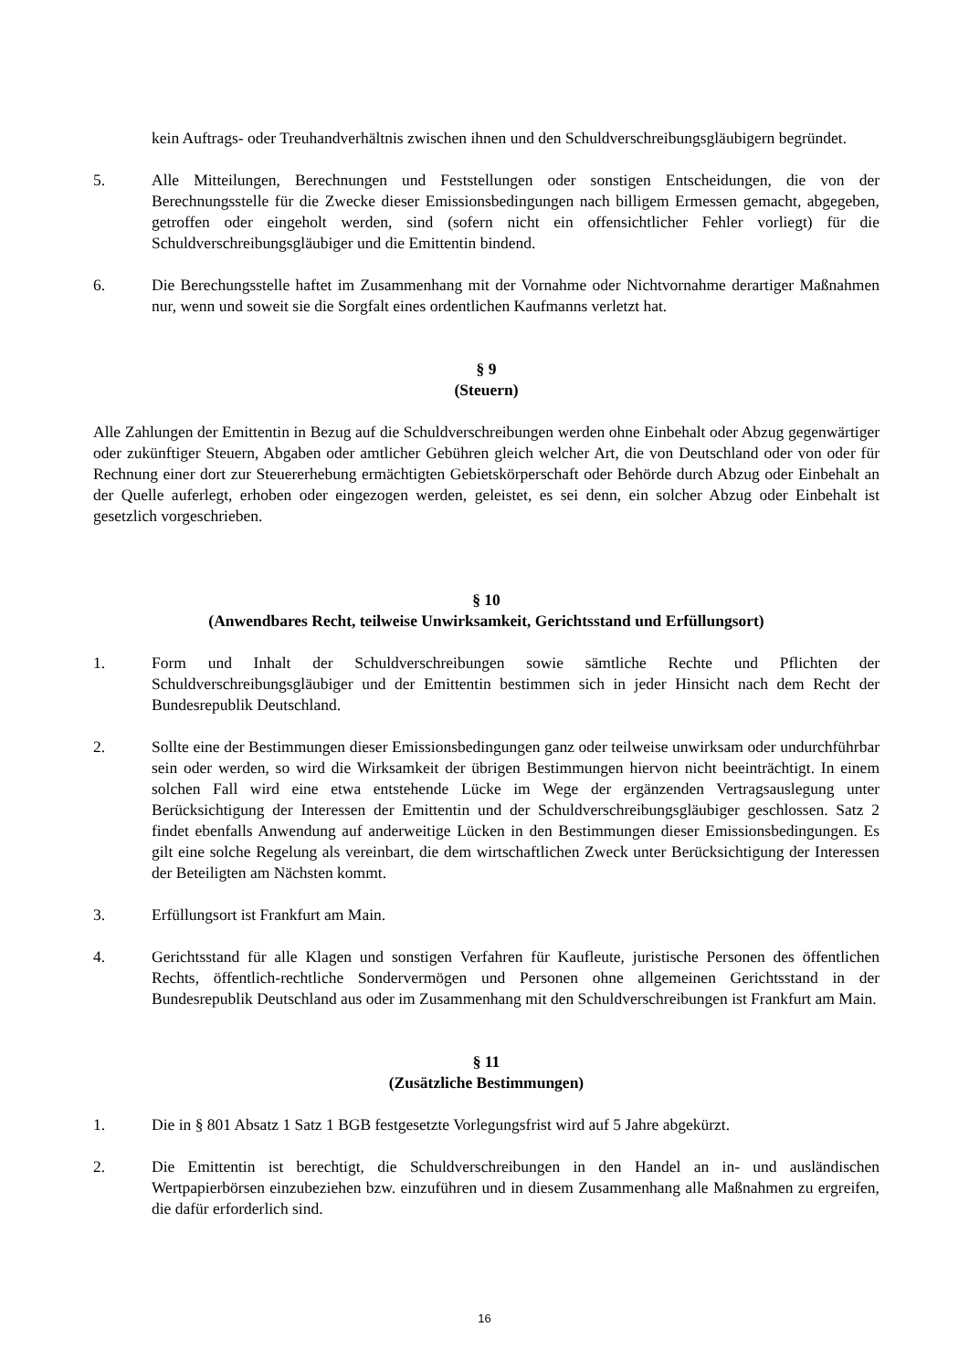kein Auftrags- oder Treuhandverhältnis zwischen ihnen und den Schuldverschreibungsgläubigern begründet.
5. Alle Mitteilungen, Berechnungen und Feststellungen oder sonstigen Entscheidungen, die von der Berechnungsstelle für die Zwecke dieser Emissionsbedingungen nach billigem Ermessen gemacht, abgegeben, getroffen oder eingeholt werden, sind (sofern nicht ein offensichtlicher Fehler vorliegt) für die Schuldverschreibungsgläubiger und die Emittentin bindend.
6. Die Berechungsstelle haftet im Zusammenhang mit der Vornahme oder Nichtvornahme derartiger Maßnahmen nur, wenn und soweit sie die Sorgfalt eines ordentlichen Kaufmanns verletzt hat.
§ 9
(Steuern)
Alle Zahlungen der Emittentin in Bezug auf die Schuldverschreibungen werden ohne Einbehalt oder Abzug gegenwärtiger oder zukünftiger Steuern, Abgaben oder amtlicher Gebühren gleich welcher Art, die von Deutschland oder von oder für Rechnung einer dort zur Steuererhebung ermächtigten Gebietskörperschaft oder Behörde durch Abzug oder Einbehalt an der Quelle auferlegt, erhoben oder eingezogen werden, geleistet, es sei denn, ein solcher Abzug oder Einbehalt ist gesetzlich vorgeschrieben.
§ 10
(Anwendbares Recht, teilweise Unwirksamkeit, Gerichtsstand und Erfüllungsort)
1. Form und Inhalt der Schuldverschreibungen sowie sämtliche Rechte und Pflichten der Schuldverschreibungsgläubiger und der Emittentin bestimmen sich in jeder Hinsicht nach dem Recht der Bundesrepublik Deutschland.
2. Sollte eine der Bestimmungen dieser Emissionsbedingungen ganz oder teilweise unwirksam oder undurchführbar sein oder werden, so wird die Wirksamkeit der übrigen Bestimmungen hiervon nicht beeinträchtigt. In einem solchen Fall wird eine etwa entstehende Lücke im Wege der ergänzenden Vertragsauslegung unter Berücksichtigung der Interessen der Emittentin und der Schuldverschreibungsgläubiger geschlossen. Satz 2 findet ebenfalls Anwendung auf anderweitige Lücken in den Bestimmungen dieser Emissionsbedingungen. Es gilt eine solche Regelung als vereinbart, die dem wirtschaftlichen Zweck unter Berücksichtigung der Interessen der Beteiligten am Nächsten kommt.
3. Erfüllungsort ist Frankfurt am Main.
4. Gerichtsstand für alle Klagen und sonstigen Verfahren für Kaufleute, juristische Personen des öffentlichen Rechts, öffentlich-rechtliche Sondervermögen und Personen ohne allgemeinen Gerichtsstand in der Bundesrepublik Deutschland aus oder im Zusammenhang mit den Schuldverschreibungen ist Frankfurt am Main.
§ 11
(Zusätzliche Bestimmungen)
1. Die in § 801 Absatz 1 Satz 1 BGB festgesetzte Vorlegungsfrist wird auf 5 Jahre abgekürzt.
2. Die Emittentin ist berechtigt, die Schuldverschreibungen in den Handel an in- und ausländischen Wertpapierbörsen einzubeziehen bzw. einzuführen und in diesem Zusammenhang alle Maßnahmen zu ergreifen, die dafür erforderlich sind.
16